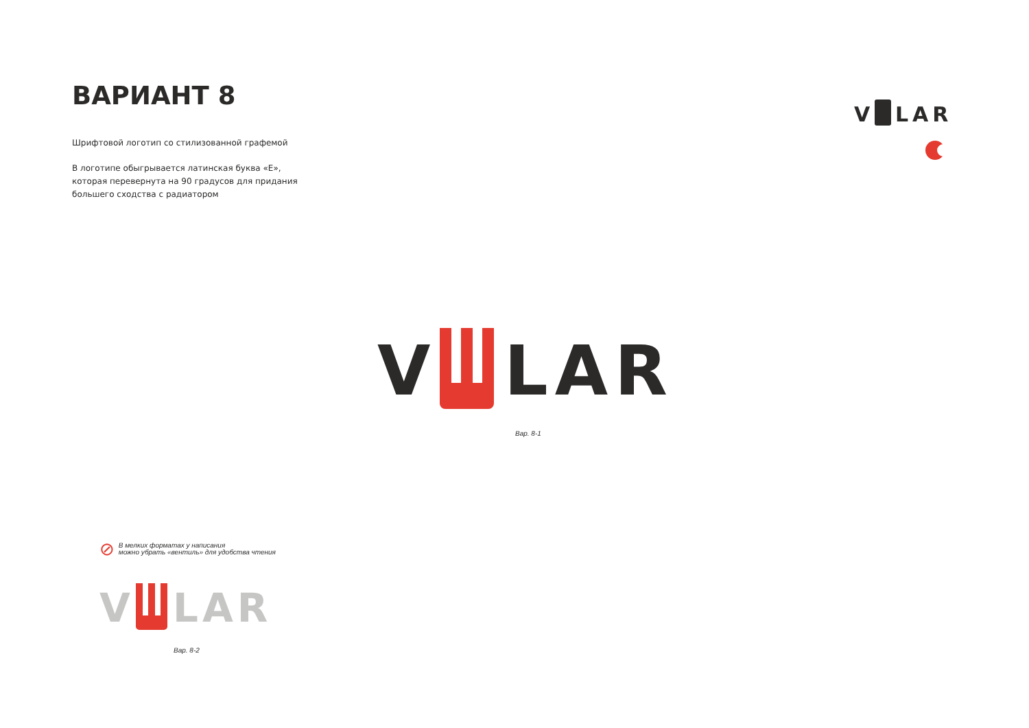ВАРИАНТ 8
Шрифтовой логотип со стилизованной графемой
В логотипе обыгрывается латинская буква «Е»,
которая перевернута на 90 градусов для придания
большего сходства с радиатором
V
LAR
V
LAR
Вар. 8-1
⊘ В мелких форматах у написания
можно убрать «вентиль» для удобства чтения
V
LAR
Вар. 8-2